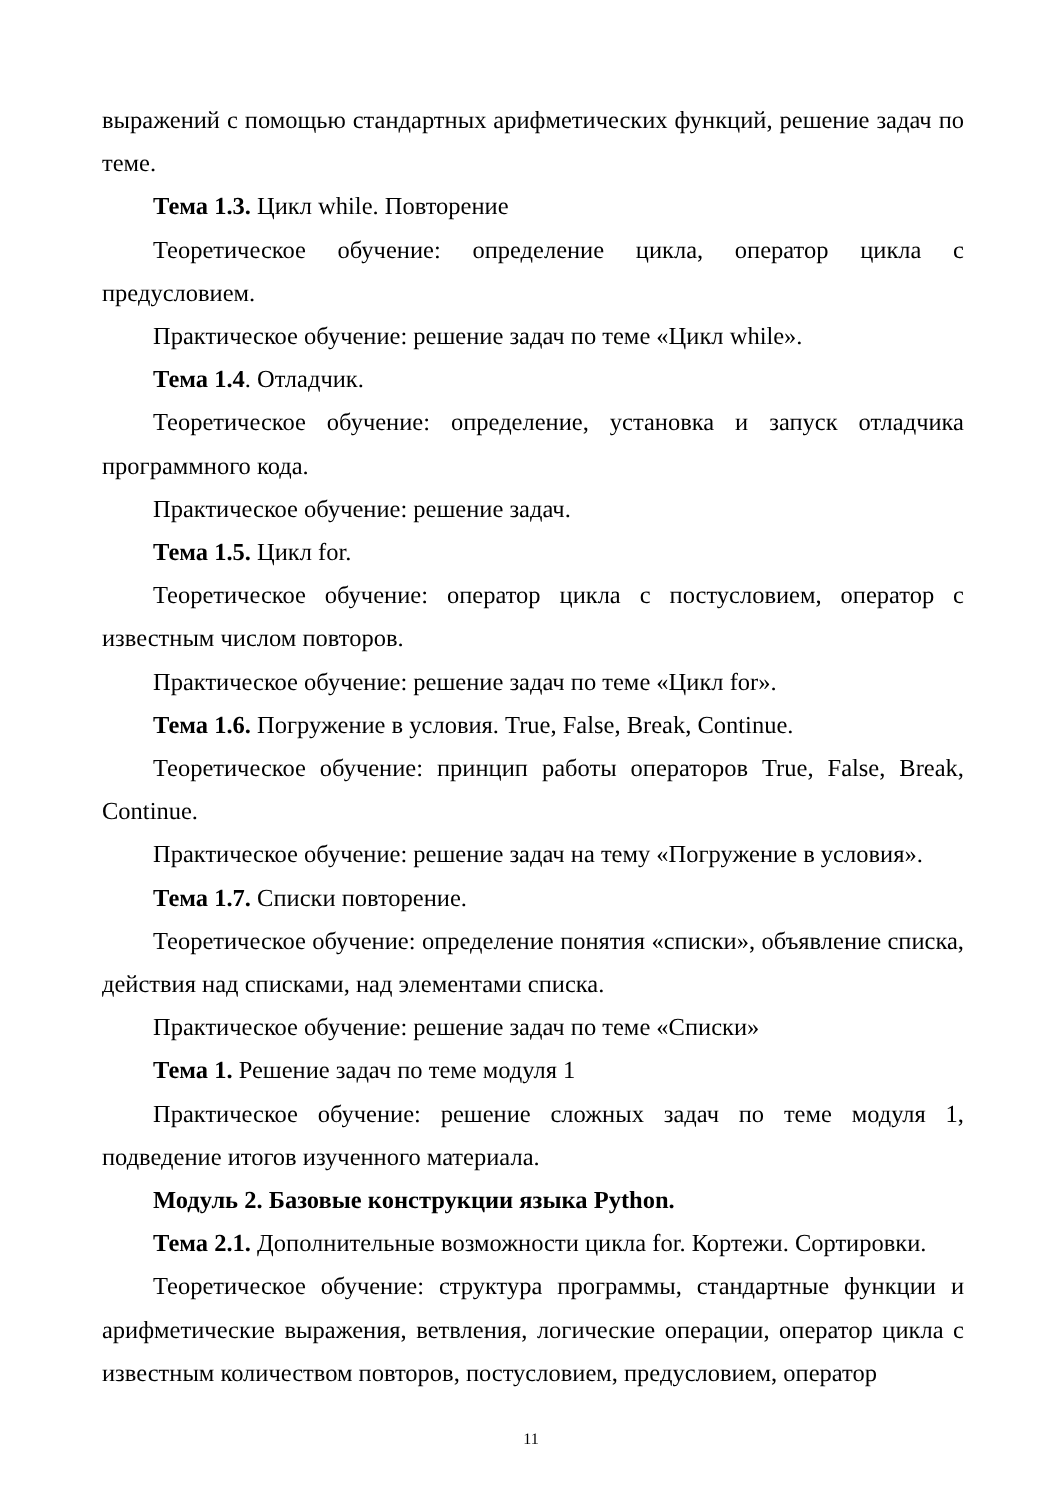выражений с помощью стандартных арифметических функций, решение задач по теме.
Тема 1.3. Цикл while. Повторение
Теоретическое обучение: определение цикла, оператор цикла с предусловием.
Практическое обучение: решение задач по теме «Цикл while».
Тема 1.4. Отладчик.
Теоретическое обучение: определение, установка и запуск отладчика программного кода.
Практическое обучение: решение задач.
Тема 1.5. Цикл for.
Теоретическое обучение: оператор цикла с постусловием, оператор с известным числом повторов.
Практическое обучение: решение задач по теме «Цикл for».
Тема 1.6. Погружение в условия. True, False, Break, Continue.
Теоретическое обучение: принцип работы операторов True, False, Break, Continue.
Практическое обучение: решение задач на тему «Погружение в условия».
Тема 1.7. Списки повторение.
Теоретическое обучение: определение понятия «списки», объявление списка, действия над списками, над элементами списка.
Практическое обучение: решение задач по теме «Списки»
Тема 1. Решение задач по теме модуля 1
Практическое обучение: решение сложных задач по теме модуля 1, подведение итогов изученного материала.
Модуль 2. Базовые конструкции языка Python.
Тема 2.1. Дополнительные возможности цикла for. Кортежи. Сортировки.
Теоретическое обучение: структура программы, стандартные функции и арифметические выражения, ветвления, логические операции, оператор цикла с известным количеством повторов, постусловием, предусловием, оператор
11